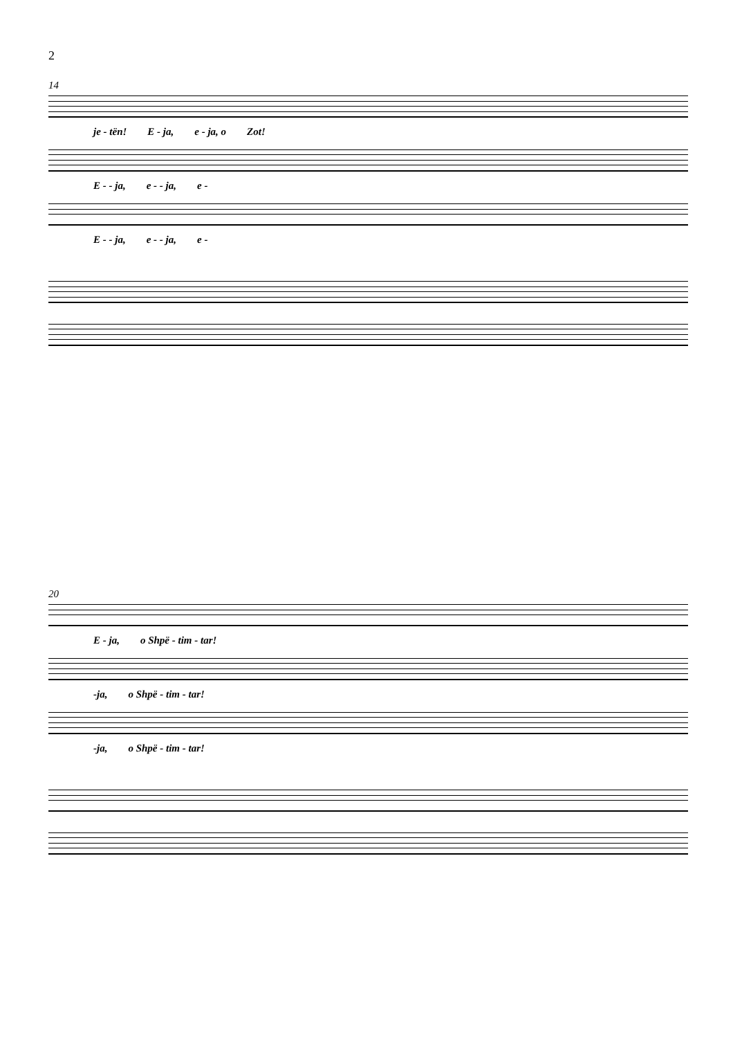2
14
je - tën! E - ja, e - ja, o Zot!
E - - ja, e - - ja, e -
E - - ja, e - - ja, e -
20
E - ja, o Shpë - tim - tar!
-ja, o Shpë - tim - tar!
-ja, o Shpë - tim - tar!